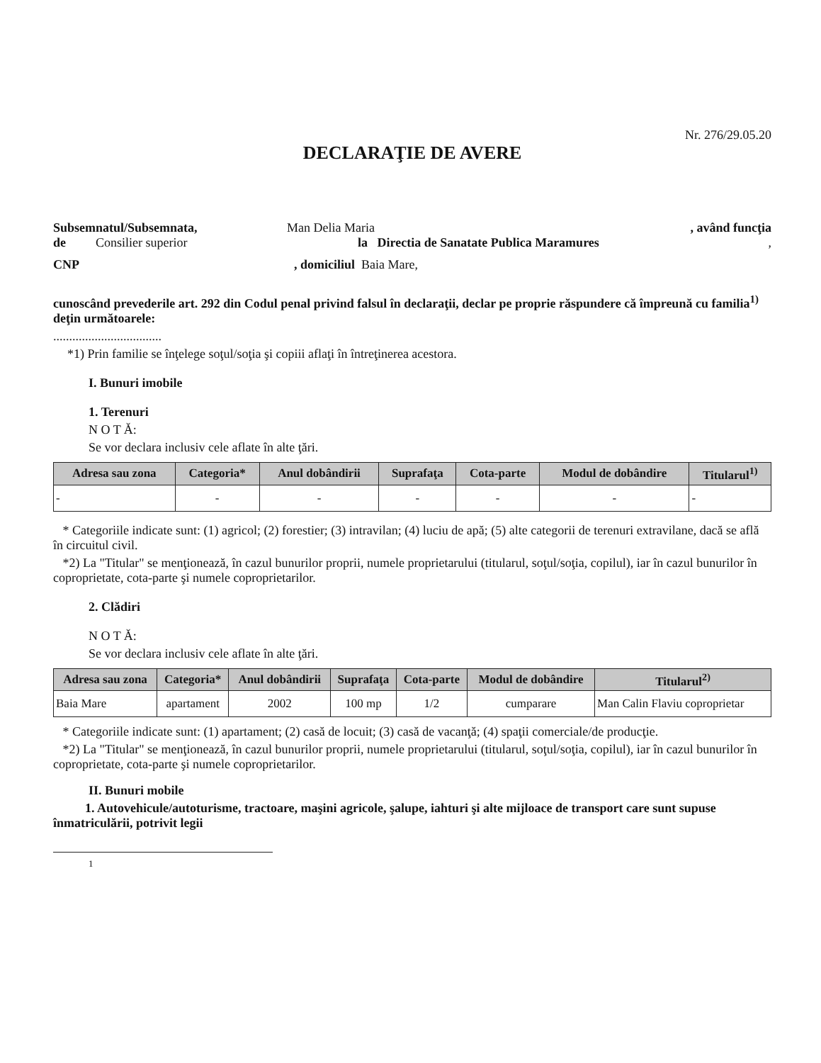Nr. 276/29.05.20
DECLARAŢIE DE AVERE
Subsemnatul/Subsemnata, Man Delia Maria, având funcţia
de Consilier superior la Directia de Sanatate Publica Maramures,
CNP, domiciliul Baia Mare,
cunoscând prevederile art. 292 din Codul penal privind falsul în declaraţii, declar pe proprie răspundere că împreună cu familia<sup>1)</sup> deţin următoarele:
..................................
*1) Prin familie se înţelege soţul/soţia şi copiii aflaţi în întreţinerea acestora.
I. Bunuri imobile
1. Terenuri
N O T Ă:
Se vor declara inclusiv cele aflate în alte ţări.
| Adresa sau zona | Categoria* | Anul dobândirii | Suprafaţa | Cota-parte | Modul de dobândire | Titularul<sup>1)</sup> |
| --- | --- | --- | --- | --- | --- | --- |
| - | - | - | - | - | - | - |
* Categoriile indicate sunt: (1) agricol; (2) forestier; (3) intravilan; (4) luciu de apă; (5) alte categorii de terenuri extravilane, dacă se află în circuitul civil.
*2) La "Titular" se menţionează, în cazul bunurilor proprii, numele proprietarului (titularul, soţul/soţia, copilul), iar în cazul bunurilor în coproprietate, cota-parte şi numele coproprietarilor.
2. Clădiri
N O T Ă:
Se vor declara inclusiv cele aflate în alte ţări.
| Adresa sau zona | Categoria* | Anul dobândirii | Suprafaţa | Cota-parte | Modul de dobândire | Titularul<sup>2)</sup> |
| --- | --- | --- | --- | --- | --- | --- |
| Baia Mare | apartament | 2002 | 100 mp | 1/2 | cumparare | Man Calin Flaviu coproprietar |
* Categoriile indicate sunt: (1) apartament; (2) casă de locuit; (3) casă de vacanţă; (4) spaţii comerciale/de producţie.
*2) La "Titular" se menţionează, în cazul bunurilor proprii, numele proprietarului (titularul, soţul/soţia, copilul), iar în cazul bunurilor în coproprietate, cota-parte şi numele coproprietarilor.
II. Bunuri mobile
1. Autovehicule/autoturisme, tractoare, maşini agricole, şalupe, iahturi şi alte mijloace de transport care sunt supuse înmatriculării, potrivit legii
1